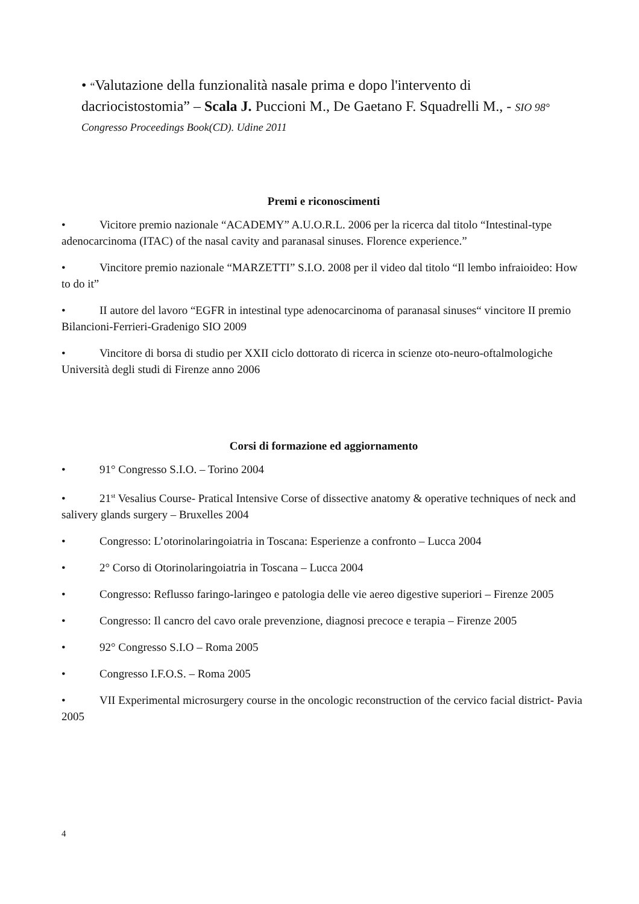• “Valutazione della funzionalità nasale prima e dopo l'intervento di dacriocistostomia” – Scala J. Puccioni M., De Gaetano F. Squadrelli M., - SIO 98° Congresso Proceedings Book(CD). Udine 2011
Premi e riconoscimenti
• Vicitore premio nazionale “ACADEMY” A.U.O.R.L. 2006 per la ricerca dal titolo “Intestinal-type adenocarcinoma (ITAC) of the nasal cavity and paranasal sinuses. Florence experience.”
• Vincitore premio nazionale “MARZETTI” S.I.O. 2008 per il video dal titolo “Il lembo infraioideo: How to do it”
• II autore del lavoro “EGFR in intestinal type adenocarcinoma of paranasal sinuses“ vincitore II premio Bilancioni-Ferrieri-Gradenigo SIO 2009
• Vincitore di borsa di studio per XXII ciclo dottorato di ricerca in scienze oto-neuro-oftalmologiche Università degli studi di Firenze anno 2006
Corsi di formazione ed aggiornamento
• 91° Congresso S.I.O. – Torino 2004
• 21<sup>st</sup> Vesalius Course- Pratical Intensive Corse of dissective anatomy & operative techniques of neck and salivery glands surgery – Bruxelles 2004
• Congresso: L’otorinolaringoiatria in Toscana: Esperienze a confronto – Lucca 2004
• 2° Corso di Otorinolaringoiatria in Toscana – Lucca 2004
• Congresso: Reflusso faringo-laringeo e patologia delle vie aereo digestive superiori – Firenze 2005
• Congresso: Il cancro del cavo orale prevenzione, diagnosi precoce e terapia – Firenze 2005
• 92° Congresso S.I.O – Roma 2005
• Congresso I.F.O.S. – Roma 2005
• VII Experimental microsurgery course in the oncologic reconstruction of the cervico facial district- Pavia 2005
4